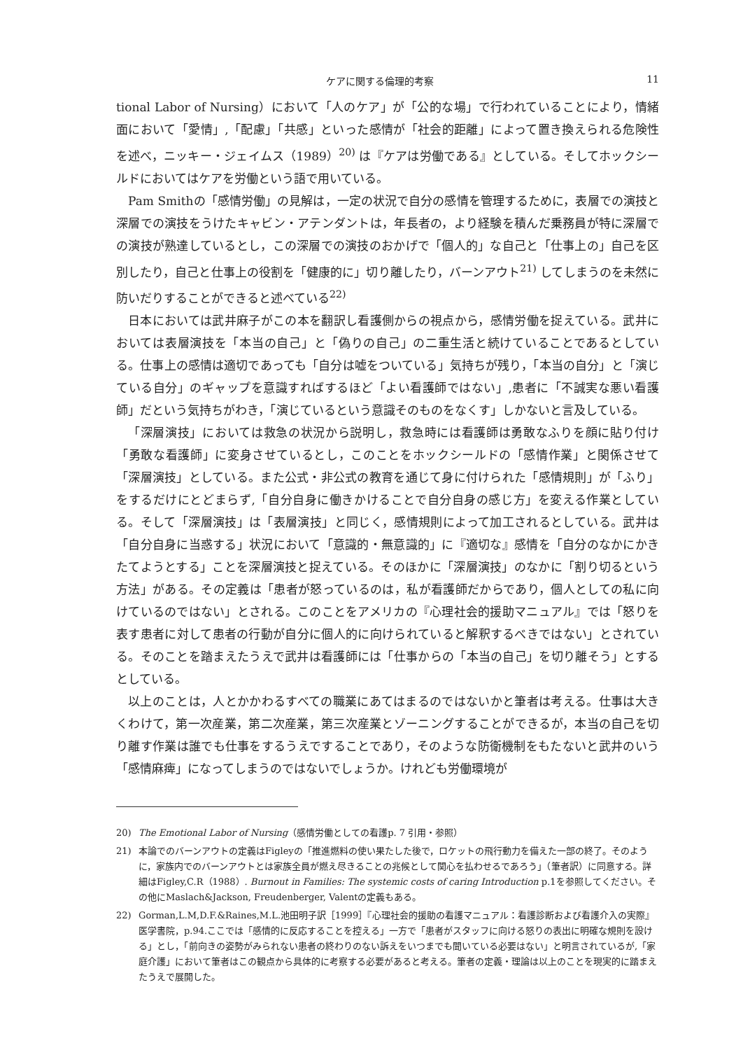ケアに関する倫理的考察 11
tional Labor of Nursing）において「人のケア」が「公的な場」で行われていることにより，情緒面において「愛情」,「配慮」「共感」といった感情が「社会的距離」によって置き換えられる危険性を述べ，ニッキー・ジェイムス（1989）<sup>20)</sup> は『ケアは労働である』としている。そしてホックシールドにおいてはケアを労働という語で用いている。
Pam Smithの「感情労働」の見解は，一定の状況で自分の感情を管理するために，表層での演技と深層での演技をうけたキャビン・アテンダントは，年長者の，より経験を積んだ乗務員が特に深層での演技が熟達しているとし，この深層での演技のおかげで「個人的」な自己と「仕事上の」自己を区別したり，自己と仕事上の役割を「健康的に」切り離したり，バーンアウト<sup>21)</sup> してしまうのを未然に防いだりすることができると述べている<sup>22)</sup>
日本においては武井麻子がこの本を翻訳し看護側からの視点から，感情労働を捉えている。武井においては表層演技を「本当の自己」と「偽りの自己」の二重生活と続けていることであるとしている。仕事上の感情は適切であっても「自分は嘘をついている」気持ちが残り，「本当の自分」と「演じている自分」のギャップを意識すればするほど「よい看護師ではない」,患者に「不誠実な悪い看護師」だという気持ちがわき，「演じているという意識そのものをなくす」しかないと言及している。
「深層演技」においては救急の状況から説明し，救急時には看護師は勇敢なふりを顔に貼り付け「勇敢な看護師」に変身させているとし，このことをホックシールドの「感情作業」と関係させて「深層演技」としている。また公式・非公式の教育を通じて身に付けられた「感情規則」が「ふり」をするだけにとどまらず,「自分自身に働きかけることで自分自身の感じ方」を変える作業としている。そして「深層演技」は「表層演技」と同じく，感情規則によって加工されるとしている。武井は「自分自身に当惑する」状況において「意識的・無意識的」に『適切な』感情を「自分のなかにかきたてようとする」ことを深層演技と捉えている。そのほかに「深層演技」のなかに「割り切るという方法」がある。その定義は「患者が怒っているのは，私が看護師だからであり，個人としての私に向けているのではない」とされる。このことをアメリカの『心理社会的援助マニュアル』では「怒りを表す患者に対して患者の行動が自分に個人的に向けられていると解釈するべきではない」とされている。そのことを踏まえたうえで武井は看護師には「仕事からの「本当の自己」を切り離そう」とするとしている。
以上のことは，人とかかわるすべての職業にあてはまるのではないかと筆者は考える。仕事は大きくわけて，第一次産業，第二次産業，第三次産業とゾーニングすることができるが，本当の自己を切り離す作業は誰でも仕事をするうえですることであり，そのような防衛機制をもたないと武井のいう「感情麻痺」になってしまうのではないでしょうか。けれども労働環境が
20) The Emotional Labor of Nursing（感情労働としての看護p. 7 引用・参照）
21) 本論でのバーンアウトの定義はFigleyの「推進燃料の使い果たした後で，ロケットの飛行動力を備えた一部の終了。そのように，家族内でのバーンアウトとは家族全員が燃え尽きることの兆候として関心を払わせるであろう」（筆者訳）に同意する。詳細はFigley,C.R（1988）. Burnout in Families: The systemic costs of caring Introduction p.1を参照してください。その他にMaslach&Jackson, Freudenberger, Valentの定義もある。
22) Gorman,L.M,D.F.&Raines,M.L.池田明子訳［1999］『心理社会的援助の看護マニュアル：看護診断および看護介入の実際』医学書院，p.94.ここでは「感情的に反応することを控える」一方で「患者がスタッフに向ける怒りの表出に明確な規則を設ける」とし，「前向きの姿勢がみられない患者の終わりのない訴えをいつまでも聞いている必要はない」と明言されているが,「家庭介護」において筆者はこの観点から具体的に考察する必要があると考える。筆者の定義・理論は以上のことを現実的に踏まえたうえで展開した。